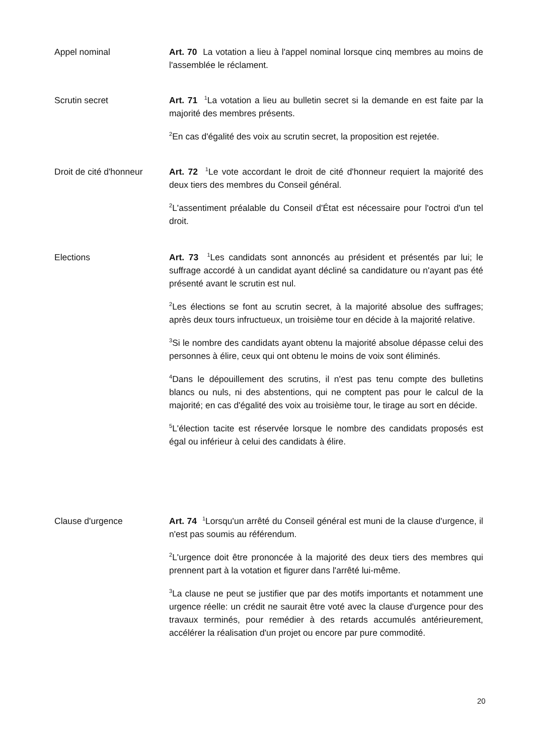Appel nominal Art. 70 La votation a lieu à l'appel nominal lorsque cinq membres au moins de l'assemblée le réclament.
Scrutin secret Art. 71 <sup>1</sup>La votation a lieu au bulletin secret si la demande en est faite par la majorité des membres présents.
<sup>2</sup> En cas d'égalité des voix au scrutin secret, la proposition est rejetée.
Droit de cité d'honneur
Art. 72 <sup>1</sup>Le vote accordant le droit de cité d'honneur requiert la majorité des deux tiers des membres du Conseil général.
<sup>2</sup> L'assentiment préalable du Conseil d'État est nécessaire pour l'octroi d'un tel droit.
Elections Art. 73 <sup>1</sup>Les candidats sont annoncés au président et présentés par lui; le suffrage accordé à un candidat ayant décliné sa candidature ou n'ayant pas été présenté avant le scrutin est nul.
<sup>2</sup> Les élections se font au scrutin secret, à la majorité absolue des suffrages; après deux tours infructueux, un troisième tour en décide à la majorité relative.
<sup>3</sup> Si le nombre des candidats ayant obtenu la majorité absolue dépasse celui des personnes à élire, ceux qui ont obtenu le moins de voix sont éliminés.
<sup>4</sup> Dans le dépouillement des scrutins, il n'est pas tenu compte des bulletins blancs ou nuls, ni des abstentions, qui ne comptent pas pour le calcul de la majorité; en cas d'égalité des voix au troisième tour, le tirage au sort en décide.
<sup>5</sup> L'élection tacite est réservée lorsque le nombre des candidats proposés est égal ou inférieur à celui des candidats à élire.
Clause d'urgence Art. 74 <sup>1</sup>Lorsqu'un arrêté du Conseil général est muni de la clause d'urgence, il n'est pas soumis au référendum.
<sup>2</sup> L'urgence doit être prononcée à la majorité des deux tiers des membres qui prennent part à la votation et figurer dans l'arrêté lui-même.
<sup>3</sup> La clause ne peut se justifier que par des motifs importants et notamment une urgence réelle: un crédit ne saurait être voté avec la clause d'urgence pour des travaux terminés, pour remédier à des retards accumulés antérieurement, accélérer la réalisation d'un projet ou encore par pure commodité.
20